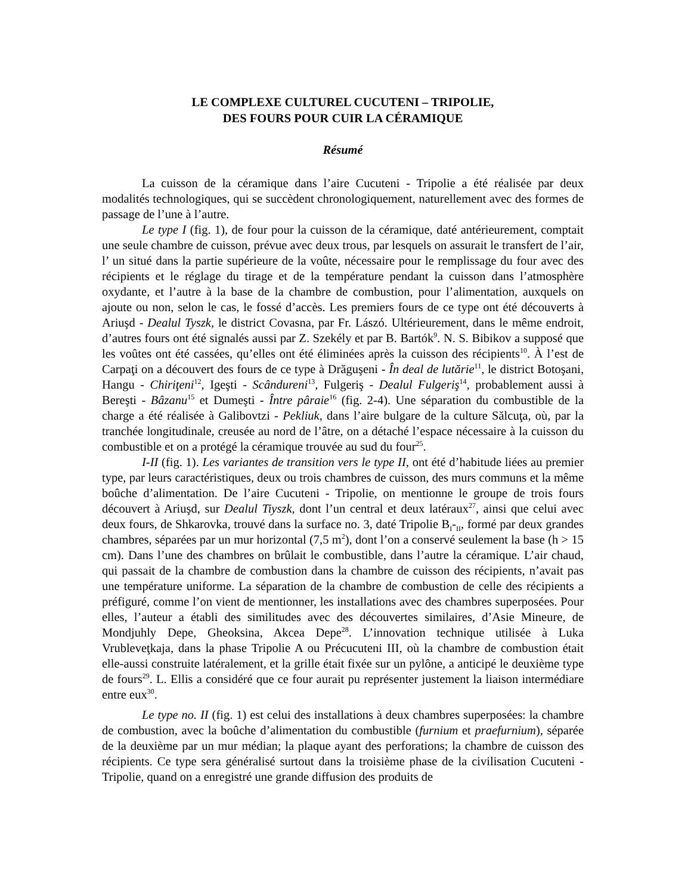LE COMPLEXE CULTUREL CUCUTENI – TRIPOLIE,
DES FOURS POUR CUIR LA CÉRAMIQUE
Résumé
La cuisson de la céramique dans l’aire Cucuteni - Tripolie a été réalisée par deux modalités technologiques, qui se succèdent chronologiquement, naturellement avec des formes de passage de l’une à l’autre.
Le type I (fig. 1), de four pour la cuisson de la céramique, daté antérieurement, comptait une seule chambre de cuisson, prévue avec deux trous, par lesquels on assurait le transfert de l’air, l’ un situé dans la partie supérieure de la voûte, nécessaire pour le remplissage du four avec des récipients et le réglage du tirage et de la température pendant la cuisson dans l’atmosphère oxydante, et l’autre à la base de la chambre de combustion, pour l’alimentation, auxquels on ajoute ou non, selon le cas, le fossé d’accès. Les premiers fours de ce type ont été découverts à Ariuşd - Dealul Tyszk, le district Covasna, par Fr. Lászó. Ultérieurement, dans le même endroit, d’autres fours ont été signalés aussi par Z. Szekély et par B. Bartók<sup>9</sup>. N. S. Bibikov a supposé que les voûtes ont été cassées, qu’elles ont été éliminées après la cuisson des récipients<sup>10</sup>. À l’est de Carpaţi on a découvert des fours de ce type à Drăguşeni - În deal de lutărie<sup>11</sup>, le district Botoşani, Hangu - Chiriţeni<sup>12</sup>, Igeşti - Scândureni<sup>13</sup>, Fulgeriş - Dealul Fulgeriş<sup>14</sup>, probablement aussi à Bereşti - Bâzanu<sup>15</sup> et Dumeşti - Între pâraie<sup>16</sup> (fig. 2-4). Une séparation du combustible de la charge a été réalisée à Galibovtzi - Pekliuk, dans l’aire bulgare de la culture Sălcuţa, où, par la tranchée longitudinale, creusée au nord de l’âtre, on a détaché l’espace nécessaire à la cuisson du combustible et on a protégé la céramique trouvée au sud du four<sup>25</sup>.
I-II (fig. 1). Les variantes de transition vers le type II, ont été d’habitude liées au premier type, par leurs caractéristiques, deux ou trois chambres de cuisson, des murs communs et la même boûche d’alimentation. De l’aire Cucuteni - Tripolie, on mentionne le groupe de trois fours découvert à Ariuşd, sur Dealul Tiyszk, dont l’un central et deux latéraux<sup>27</sup>, ainsi que celui avec deux fours, de Shkarovka, trouvé dans la surface no. 3, daté Tripolie B<sub>I</sub>-<sub>II</sub>, formé par deux grandes chambres, séparées par un mur horizontal (7,5 m<sup>2</sup>), dont l’on a conservé seulement la base (h > 15 cm). Dans l’une des chambres on brûlait le combustible, dans l’autre la céramique. L’air chaud, qui passait de la chambre de combustion dans la chambre de cuisson des récipients, n’avait pas une température uniforme. La séparation de la chambre de combustion de celle des récipients a préfiguré, comme l’on vient de mentionner, les installations avec des chambres superposées. Pour elles, l’auteur a établi des similitudes avec des découvertes similaires, d’Asie Mineure, de Mondjuhly Depe, Gheoksina, Akcea Depe<sup>28</sup>. L’innovation technique utilisée à Luka Vrubleveţkaja, dans la phase Tripolie A ou Précucuteni III, où la chambre de combustion était elle-aussi construite latéralement, et la grille était fixée sur un pylône, a anticipé le deuxième type de fours<sup>29</sup>. L. Ellis a considéré que ce four aurait pu représenter justement la liaison intermédiare entre eux<sup>30</sup>.
Le type no. II (fig. 1) est celui des installations à deux chambres superposées: la chambre de combustion, avec la boûche d’alimentation du combustible (furnium et praefurnium), séparée de la deuxième par un mur médian; la plaque ayant des perforations; la chambre de cuisson des récipients. Ce type sera généralisé surtout dans la troisième phase de la civilisation Cucuteni - Tripolie, quand on a enregistré une grande diffusion des produits de